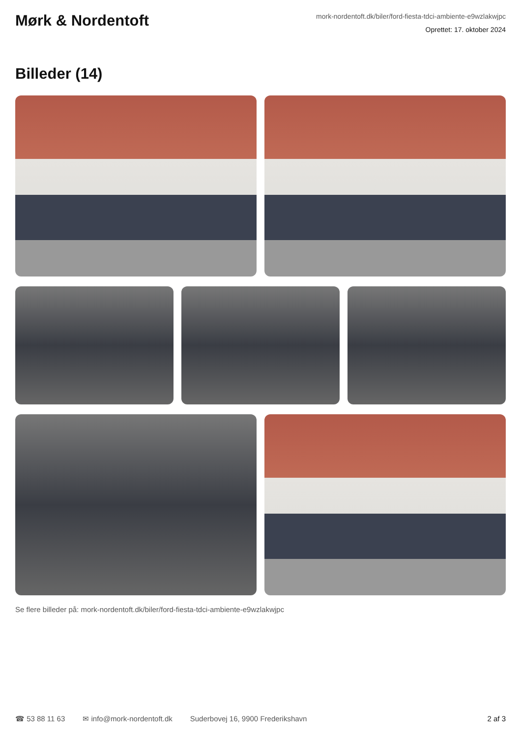Mørk & Nordentoft
mork-nordentoft.dk/biler/ford-fiesta-tdci-ambiente-e9wzlakwjpc
Oprettet: 17. oktober 2024
Billeder (14)
Se flere billeder på: mork-nordentoft.dk/biler/ford-fiesta-tdci-ambiente-e9wzlakwjpc
☎ 53 88 11 63 ✉ info@mork-nordentoft.dk Suderbovej 16, 9900 Frederikshavn 2 af 3